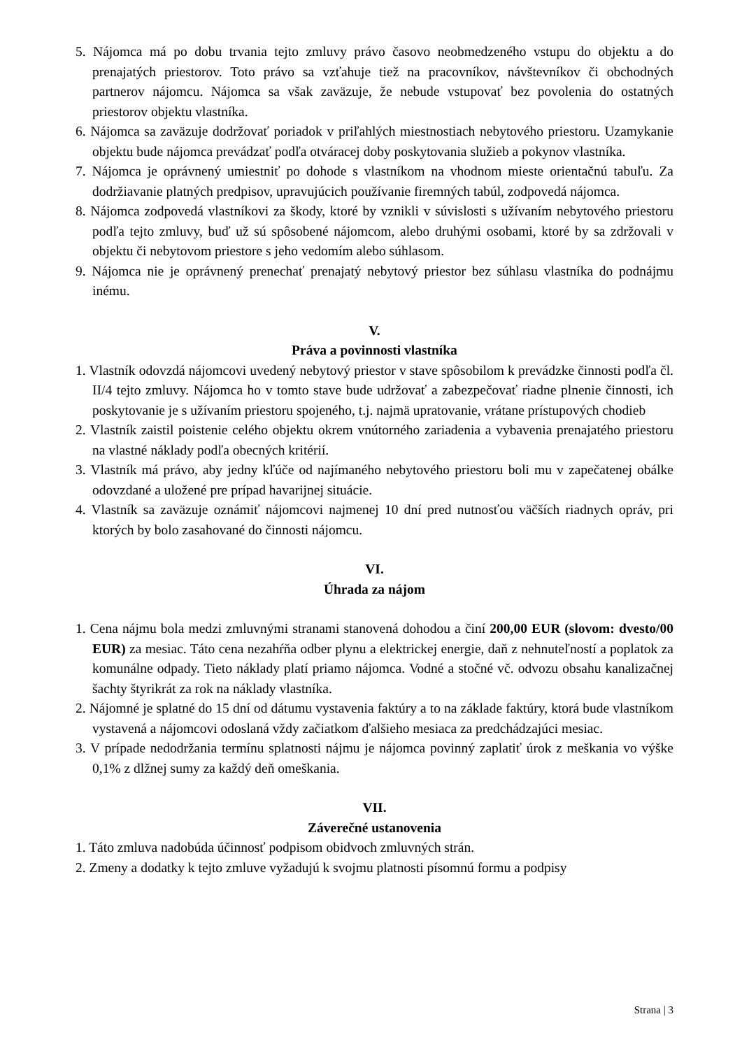5. Nájomca má po dobu trvania tejto zmluvy právo časovo neobmedzeného vstupu do objektu a do prenajatých priestorov. Toto právo sa vzťahuje tiež na pracovníkov, návštevníkov či obchodných partnerov nájomcu. Nájomca sa však zaväzuje, že nebude vstupovať bez povolenia do ostatných priestorov objektu vlastníka.
6. Nájomca sa zaväzuje dodržovať poriadok v priľahlých miestnostiach nebytového priestoru. Uzamykanie objektu bude nájomca prevádzať podľa otváracej doby poskytovania služieb a pokynov vlastníka.
7. Nájomca je oprávnený umiestniť po dohode s vlastníkom na vhodnom mieste orientačnú tabuľu. Za dodržiavanie platných predpisov, upravujúcich používanie firemných tabúl, zodpovedá nájomca.
8. Nájomca zodpovedá vlastníkovi za škody, ktoré by vznikli v súvislosti s užívaním nebytového priestoru podľa tejto zmluvy, buď už sú spôsobené nájomcom, alebo druhými osobami, ktoré by sa zdržovali v objektu či nebytovom priestore s jeho vedomím alebo súhlasom.
9. Nájomca nie je oprávnený prenechať prenajatý nebytový priestor bez súhlasu vlastníka do podnájmu inému.
V.
Práva a povinnosti vlastníka
1. Vlastník odovzdá nájomcovi uvedený nebytový priestor v stave spôsobilom k prevádzke činnosti podľa čl. II/4 tejto zmluvy. Nájomca ho v tomto stave bude udržovať a zabezpečovať riadne plnenie činnosti, ich poskytovanie je s užívaním priestoru spojeného, t.j. najmä upratovanie, vrátane prístupových chodieb
2. Vlastník zaistil poistenie celého objektu okrem vnútorného zariadenia a vybavenia prenajatého priestoru na vlastné náklady podľa obecných kritérií.
3. Vlastník má právo, aby jedny kľúče od najímaného nebytového priestoru boli mu v zapečatenej obálke odovzdané a uložené pre prípad havarijnej situácie.
4. Vlastník sa zaväzuje oznámiť nájomcovi najmenej 10 dní pred nutnosťou väčších riadnych opráv, pri ktorých by bolo zasahované do činnosti nájomcu.
VI.
Úhrada za nájom
1. Cena nájmu bola medzi zmluvnými stranami stanovená dohodou a činí 200,00 EUR (slovom: dvesto/00 EUR) za mesiac. Táto cena nezahŕňa odber plynu a elektrickej energie, daň z nehnuteľností a poplatok za komunálne odpady. Tieto náklady platí priamo nájomca. Vodné a stočné vč. odvozu obsahu kanalizačnej šachty štyrikrát za rok na náklady vlastníka.
2. Nájomné je splatné do 15 dní od dátumu vystavenia faktúry a to na základe faktúry, ktorá bude vlastníkom vystavená a nájomcovi odoslaná vždy začiatkom ďalšieho mesiaca za predchádzajúci mesiac.
3. V prípade nedodržania termínu splatnosti nájmu je nájomca povinný zaplatiť úrok z meškania vo výške 0,1% z dlžnej sumy za každý deň omeškania.
VII.
Záverečné ustanovenia
1. Táto zmluva nadobúda účinnosť podpisom obidvoch zmluvných strán.
2. Zmeny a dodatky k tejto zmluve vyžadujú k svojmu platnosti písomnú formu a podpisy
Strana | 3